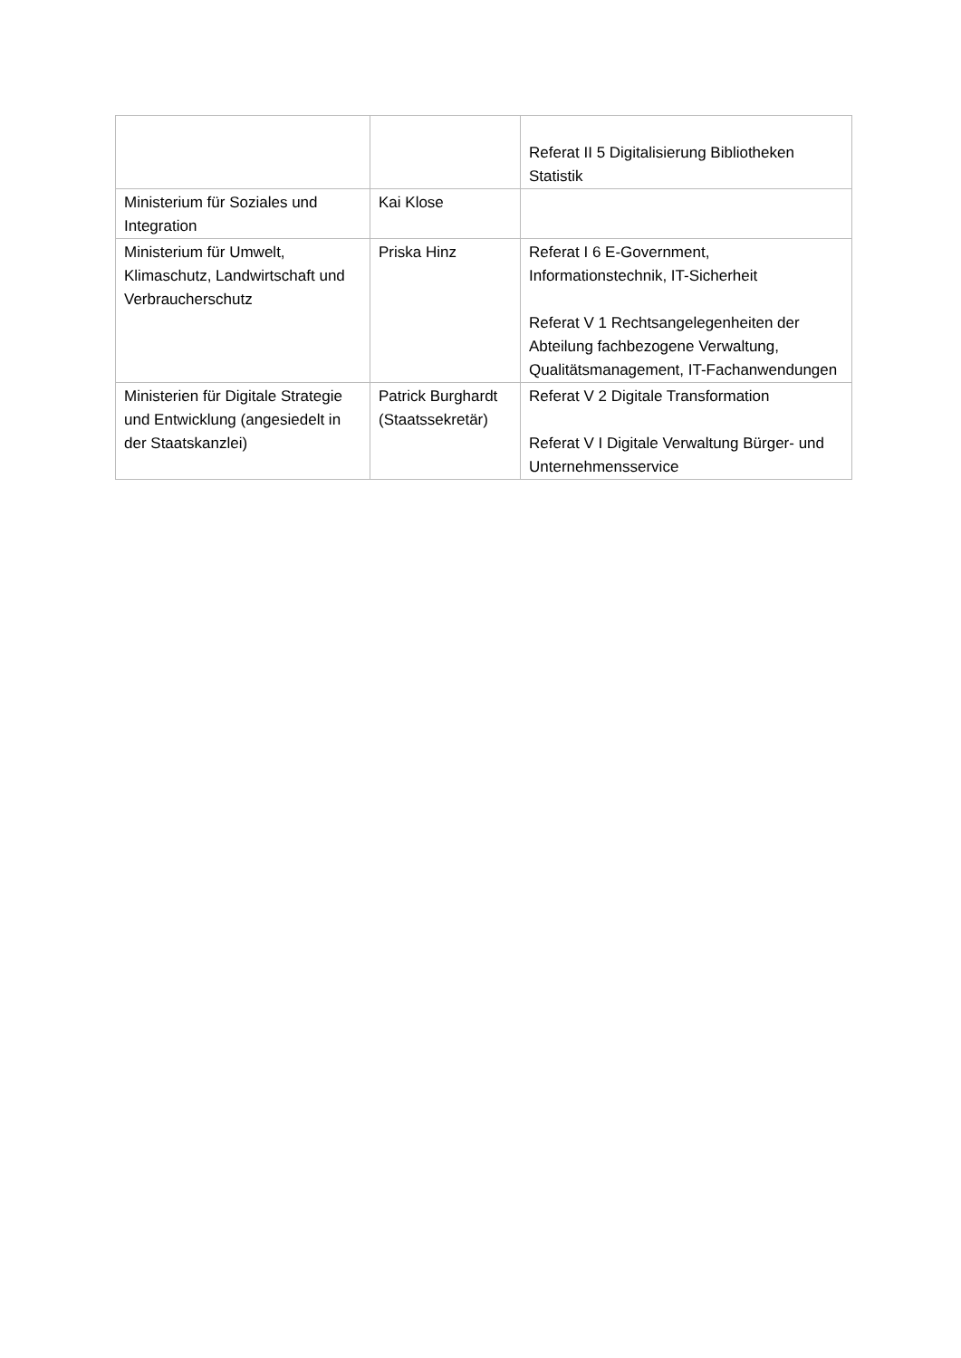| | | Referat II 5 Digitalisierung Bibliotheken Statistik |
| Ministerium für Soziales und Integration | Kai Klose | |
| Ministerium für Umwelt, Klimaschutz, Landwirtschaft und Verbraucherschutz | Priska Hinz | Referat I 6 E-Government, Informationstechnik, IT-Sicherheit Referat V 1 Rechtsangelegenheiten der Abteilung fachbezogene Verwaltung, Qualitätsmanagement, IT-Fachanwendungen |
| Ministerien für Digitale Strategie und Entwicklung (angesiedelt in der Staatskanzlei) | Patrick Burghardt (Staatssekretär) | Referat V 2 Digitale Transformation Referat V I Digitale Verwaltung Bürger- und Unternehmensservice |